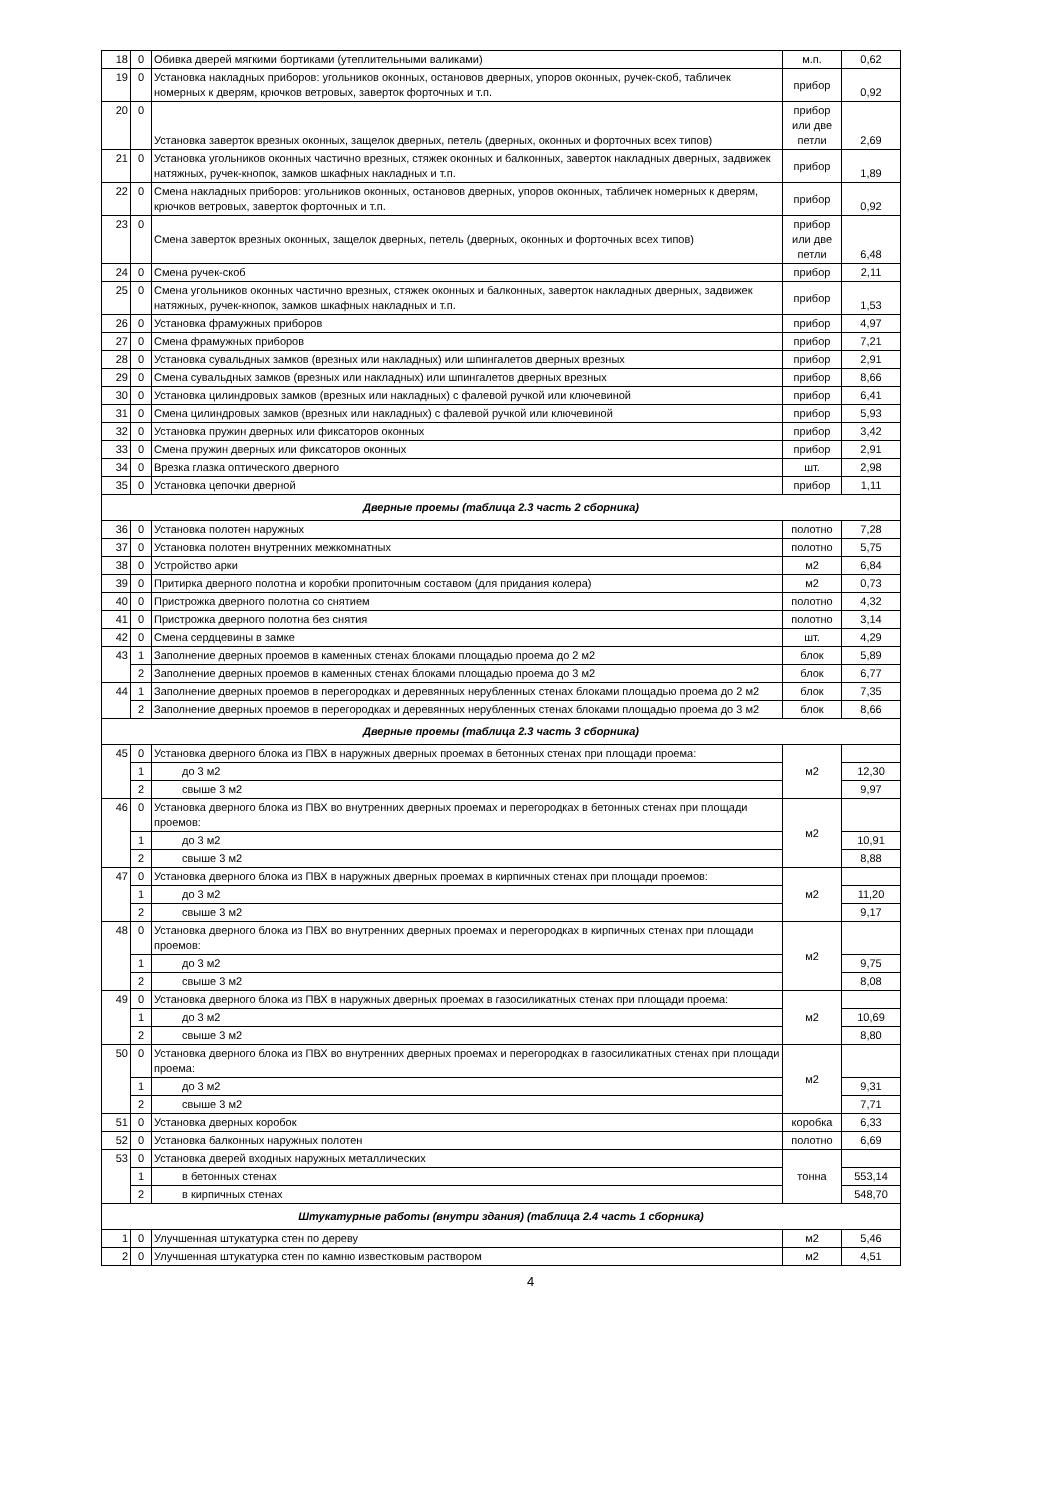| 18 | 0 | Обивка дверей мягкими бортиками (утеплительными валиками) | м.п. | 0,62 |
| 19 | 0 | Установка накладных приборов: угольников оконных, остановов дверных, упоров оконных, ручек-скоб, табличек номерных к дверям, крючков ветровых, заверток форточных и т.п. | прибор | 0,92 |
| 20 | 0 | Установка заверток врезных оконных, защелок дверных, петель (дверных, оконных и форточных всех типов) | прибор или две петли | 2,69 |
| 21 | 0 | Установка угольников оконных частично врезных, стяжек оконных и балконных, заверток накладных дверных, задвижек натяжных, ручек-кнопок, замков шкафных накладных и т.п. | прибор | 1,89 |
| 22 | 0 | Смена накладных приборов: угольников оконных, остановов дверных, упоров оконных, табличек номерных к дверям, крючков ветровых, заверток форточных и т.п. | прибор | 0,92 |
| 23 | 0 | Смена заверток врезных оконных, защелок дверных, петель (дверных, оконных и форточных всех типов) | прибор или две петли | 6,48 |
| 24 | 0 | Смена ручек-скоб | прибор | 2,11 |
| 25 | 0 | Смена угольников оконных частично врезных, стяжек оконных и балконных, заверток накладных дверных, задвижек натяжных, ручек-кнопок, замков шкафных накладных и т.п. | прибор | 1,53 |
| 26 | 0 | Установка фрамужных приборов | прибор | 4,97 |
| 27 | 0 | Смена фрамужных приборов | прибор | 7,21 |
| 28 | 0 | Установка сувальдных замков (врезных или накладных) или шпингалетов дверных врезных | прибор | 2,91 |
| 29 | 0 | Смена сувальдных замков (врезных или накладных) или шпингалетов дверных врезных | прибор | 8,66 |
| 30 | 0 | Установка цилиндровых замков (врезных или накладных) с фалевой ручкой или ключевиной | прибор | 6,41 |
| 31 | 0 | Смена цилиндровых замков (врезных или накладных) с фалевой ручкой или ключевиной | прибор | 5,93 |
| 32 | 0 | Установка пружин дверных или фиксаторов оконных | прибор | 3,42 |
| 33 | 0 | Смена пружин дверных или фиксаторов оконных | прибор | 2,91 |
| 34 | 0 | Врезка глазка оптического дверного | шт. | 2,98 |
| 35 | 0 | Установка цепочки дверной | прибор | 1,11 |
| Дверные проемы (таблица 2.3 часть 2 сборника) | | | | |
| 36 | 0 | Установка полотен наружных | полотно | 7,28 |
| 37 | 0 | Установка полотен внутренних межкомнатных | полотно | 5,75 |
| 38 | 0 | Устройство арки | м2 | 6,84 |
| 39 | 0 | Притирка дверного полотна и коробки пропиточным составом (для придания колера) | м2 | 0,73 |
| 40 | 0 | Пристрожка дверного полотна со снятием | полотно | 4,32 |
| 41 | 0 | Пристрожка дверного полотна без снятия | полотно | 3,14 |
| 42 | 0 | Смена сердцевины в замке | шт. | 4,29 |
| 43 | 1 | Заполнение дверных проемов в каменных стенах блоками площадью проема до 2 м2 | блок | 5,89 |
| | 2 | Заполнение дверных проемов в каменных стенах блоками площадью проема до 3 м2 | блок | 6,77 |
| 44 | 1 | Заполнение дверных проемов в перегородках и деревянных нерубленных стенах блоками площадью проема до 2 м2 | блок | 7,35 |
| | 2 | Заполнение дверных проемов в перегородках и деревянных нерубленных стенах блоками площадью проема до 3 м2 | блок | 8,66 |
| Дверные проемы (таблица 2.3 часть 3 сборника) | | | | |
| 45 | 0 | Установка дверного блока из ПВХ в наружных дверных проемах в бетонных стенах при площади проема: | м2 | |
| | 1 | до 3 м2 | | 12,30 |
| | 2 | свыше 3 м2 | | 9,97 |
| 46 | 0 | Установка дверного блока из ПВХ во внутренних дверных проемах и перегородках в бетонных стенах при площади проемов: | м2 | |
| | 1 | до 3 м2 | | 10,91 |
| | 2 | свыше 3 м2 | | 8,88 |
| 47 | 0 | Установка дверного блока из ПВХ в наружных дверных проемах в кирпичных стенах при площади проемов: | м2 | |
| | 1 | до 3 м2 | | 11,20 |
| | 2 | свыше 3 м2 | | 9,17 |
| 48 | 0 | Установка дверного блока из ПВХ во внутренних дверных проемах и перегородках в кирпичных стенах при площади проемов: | м2 | |
| | 1 | до 3 м2 | | 9,75 |
| | 2 | свыше 3 м2 | | 8,08 |
| 49 | 0 | Установка дверного блока из ПВХ в наружных дверных проемах в газосиликатных стенах при площади проема: | м2 | |
| | 1 | до 3 м2 | | 10,69 |
| | 2 | свыше 3 м2 | | 8,80 |
| 50 | 0 | Установка дверного блока из ПВХ во внутренних дверных проемах и перегородках в газосиликатных стенах при площади проема: | м2 | |
| | 1 | до 3 м2 | | 9,31 |
| | 2 | свыше 3 м2 | | 7,71 |
| 51 | 0 | Установка дверных коробок | коробка | 6,33 |
| 52 | 0 | Установка балконных наружных полотен | полотно | 6,69 |
| 53 | 0 | Установка дверей входных наружных металлических | тонна | |
| | 1 | в бетонных стенах | | 553,14 |
| | 2 | в кирпичных стенах | | 548,70 |
| Штукатурные работы (внутри здания) (таблица 2.4 часть 1 сборника) | | | | |
| 1 | 0 | Улучшенная штукатурка стен по дереву | м2 | 5,46 |
| 2 | 0 | Улучшенная штукатурка стен по камню известковым раствором | м2 | 4,51 |
4